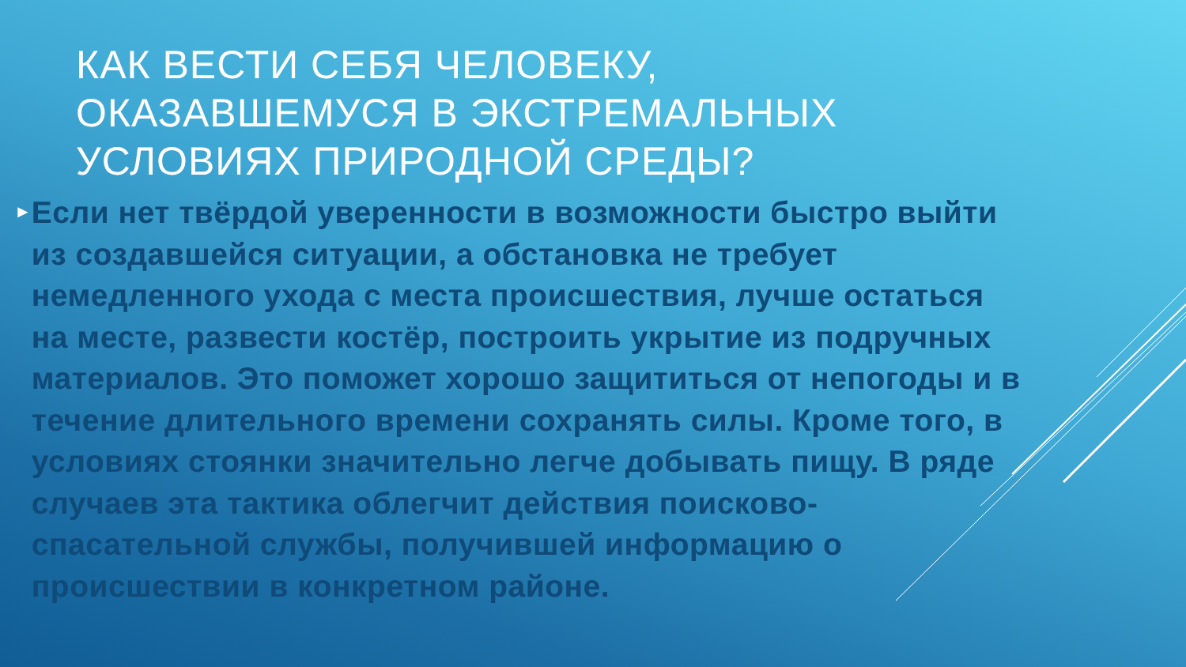КАК ВЕСТИ СЕБЯ ЧЕЛОВЕКУ,
ОКАЗАВШЕМУСЯ В ЭКСТРЕМАЛЬНЫХ
УСЛОВИЯХ ПРИРОДНОЙ СРЕДЫ?
►
Если нет твёрдой уверенности в возможности быстро выйти из создавшейся ситуации, а обстановка не требует немедленного ухода с места происшествия, лучше остаться на месте, развести костёр, построить укрытие из подручных материалов. Это поможет хорошо защититься от непогоды и в течение длительного времени сохранять силы. Кроме того, в условиях стоянки значительно легче добывать пищу. В ряде случаев эта тактика облегчит действия поисково-спасательной службы, получившей информацию о происшествии в конкретном районе.